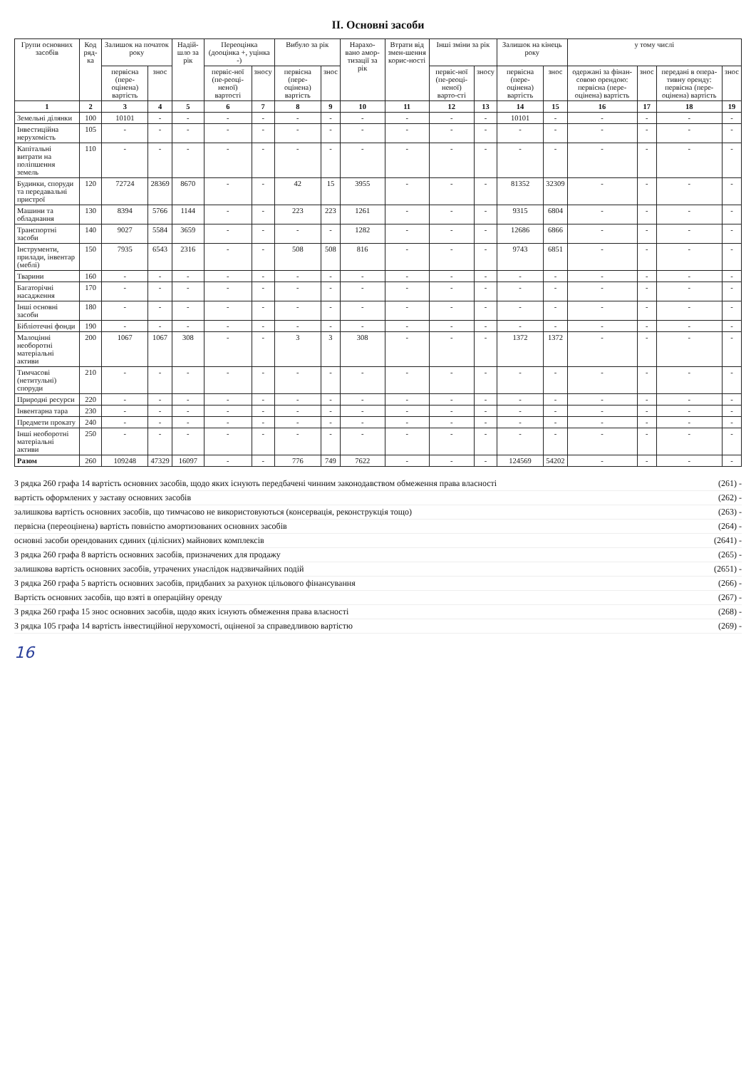ІІ. Основні засоби
| Групи основних засобів | Код ряд-ка | Залишок на початок року | | Надій-шло за рік | Переоцінка (дооцінка +, уцінка -) | | Вибуло за рік | | Нарахо-вано амор-тизації за рік | Втрати від змен-шення корис-ності | Інші зміни за рік | | Залишок на кінець року | | у тому числі | | | |
| --- | --- | --- | --- | --- | --- | --- | --- | --- | --- | --- | --- | --- | --- | --- | --- | --- | --- | --- |
| | | первісна (пере-оцінена) вартість | знос | | первіс-ної (пе-реоці-неної) вартості | зносу | первісна (пере-оцінена) вартість | знос | | | первіс-ної (пе-реоці-неної) варто-сті | зносу | первісна (пере-оцінена) вартість | знос | одержані за фінан-совою орендою: первісна (пере-оцінена) вартість | знос | передані в опера-тивну оренду: первісна (пере-оцінена) вартість | знос |
| 1 | 2 | 3 | 4 | 5 | 6 | 7 | 8 | 9 | 10 | 11 | 12 | 13 | 14 | 15 | 16 | 17 | 18 | 19 |
| Земельні ділянки | 100 | 10101 | - | - | - | - | - | - | - | - | - | - | 10101 | - | - | - | - | - |
| Інвестиційна нерухомість | 105 | - | - | - | - | - | - | - | - | - | - | - | - | - | - | - | - | - |
| Капітальні витрати на поліпшення земель | 110 | - | - | - | - | - | - | - | - | - | - | - | - | - | - | - | - | - |
| Будинки, споруди та передавальні пристрої | 120 | 72724 | 28369 | 8670 | - | - | 42 | 15 | 3955 | - | - | - | 81352 | 32309 | - | - | - | - |
| Машини та обладнання | 130 | 8394 | 5766 | 1144 | - | - | 223 | 223 | 1261 | - | - | - | 9315 | 6804 | - | - | - | - |
| Транспортні засоби | 140 | 9027 | 5584 | 3659 | - | - | - | - | 1282 | - | - | - | 12686 | 6866 | - | - | - | - |
| Інструменти, прилади, інвентар (меблі) | 150 | 7935 | 6543 | 2316 | - | - | 508 | 508 | 816 | - | - | - | 9743 | 6851 | - | - | - | - |
| Тварини | 160 | - | - | - | - | - | - | - | - | - | - | - | - | - | - | - | - | - |
| Багаторічні насадження | 170 | - | - | - | - | - | - | - | - | - | - | - | - | - | - | - | - | - |
| Інші основні засоби | 180 | - | - | - | - | - | - | - | - | - | - | - | - | - | - | - | - | - |
| Бібліотечні фонди | 190 | - | - | - | - | - | - | - | - | - | - | - | - | - | - | - | - | - |
| Малоцінні необоротні матеріальні активи | 200 | 1067 | 1067 | 308 | - | - | 3 | 3 | 308 | - | - | - | 1372 | 1372 | - | - | - | - |
| Тимчасові (нетитульні) споруди | 210 | - | - | - | - | - | - | - | - | - | - | - | - | - | - | - | - | - |
| Природні ресурси | 220 | - | - | - | - | - | - | - | - | - | - | - | - | - | - | - | - | - |
| Інвентарна тара | 230 | - | - | - | - | - | - | - | - | - | - | - | - | - | - | - | - | - |
| Предмети прокату | 240 | - | - | - | - | - | - | - | - | - | - | - | - | - | - | - | - | - |
| Інші необоротні матеріальні активи | 250 | - | - | - | - | - | - | - | - | - | - | - | - | - | - | - | - | - |
| Разом | 260 | 109248 | 47329 | 16097 | - | - | 776 | 749 | 7622 | - | - | - | 124569 | 54202 | - | - | - | - |
З рядка 260 графа 14 вартість основних засобів, щодо яких існують передбачені чинним законодавством обмеження права власності (261) -
вартість оформлених у заставу основних засобів (262) -
залишкова вартість основних засобів, що тимчасово не використовуються (консервація, реконструкція тощо) (263) -
первісна (переоцінена) вартість повністю амортизованих основних засобів (264) -
основні засоби орендованих єдиних (цілісних) майнових комплексів (2641) -
З рядка 260 графа 8 вартість основних засобів, призначених для продажу (265) -
залишкова вартість основних засобів, утрачених унаслідок надзвичайних подій (2651) -
З рядка 260 графа 5 вартість основних засобів, придбаних за рахунок цільового фінансування (266) -
Вартість основних засобів, що взяті в операційну оренду (267) -
З рядка 260 графа 15 знос основних засобів, щодо яких існують обмеження права власності (268) -
З рядка 105 графа 14 вартість інвестиційної нерухомості, оціненої за справедливою вартістю (269) -
16